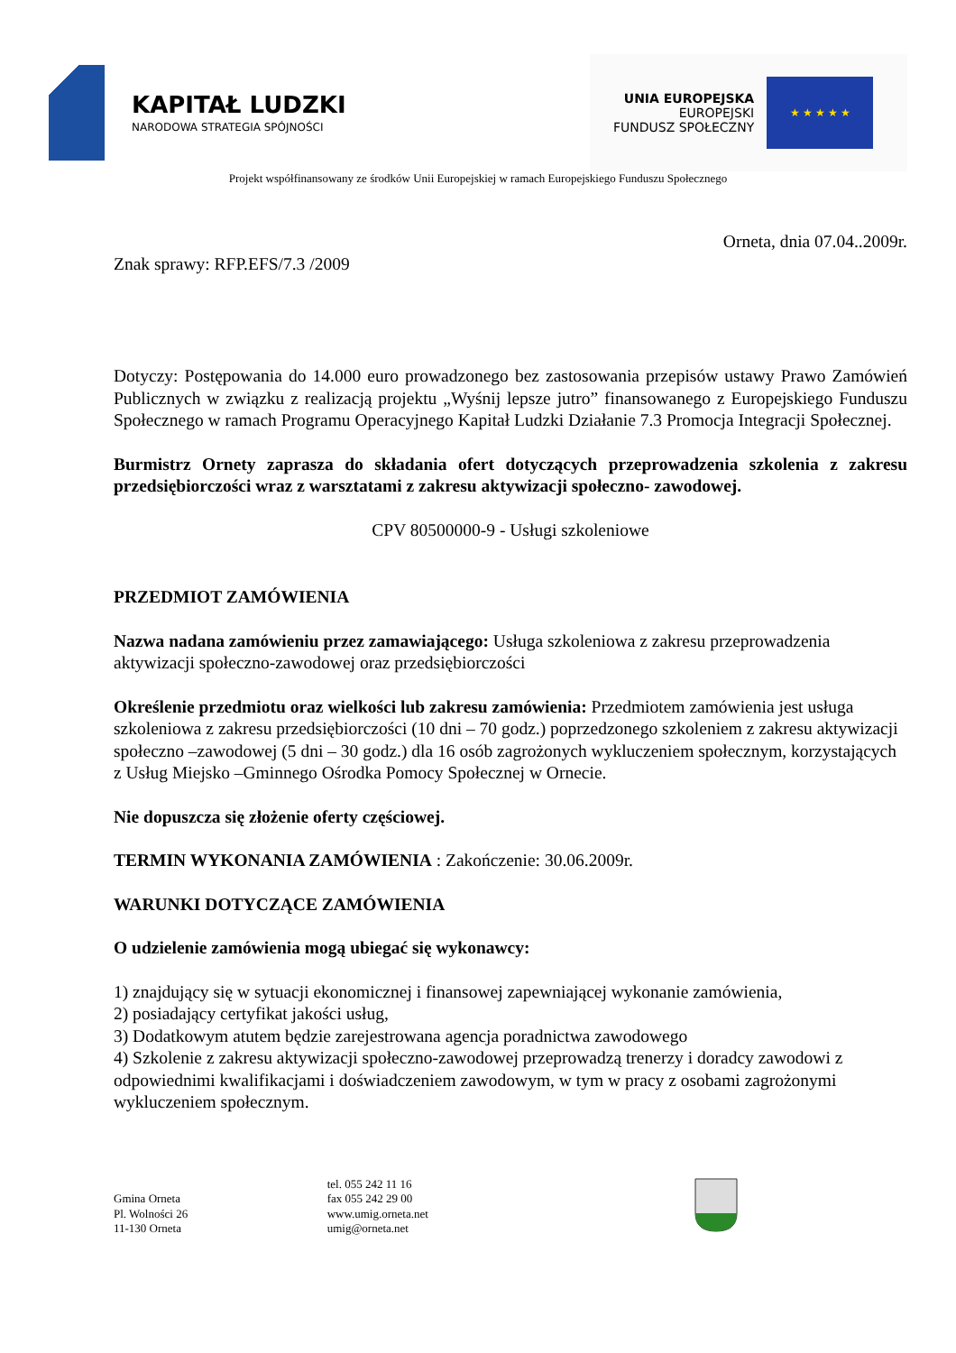KAPITAŁ LUDZKI
NARODOWA STRATEGIA SPÓJNOŚCI
UNIA EUROPEJSKA
EUROPEJSKI
FUNDUSZ SPOŁECZNY
★ ★ ★ ★ ★
Projekt współfinansowany ze środków Unii Europejskiej w ramach Europejskiego Funduszu Społecznego
Orneta, dnia 07.04..2009r.
Znak sprawy: RFP.EFS/7.3 /2009
Dotyczy: Postępowania do 14.000 euro prowadzonego bez zastosowania przepisów ustawy Prawo Zamówień Publicznych w związku z realizacją projektu „Wyśnij lepsze jutro” finansowanego z Europejskiego Funduszu Społecznego w ramach Programu Operacyjnego Kapitał Ludzki Działanie 7.3 Promocja Integracji Społecznej.
Burmistrz Ornety zaprasza do składania ofert dotyczących przeprowadzenia szkolenia z zakresu przedsiębiorczości wraz z warsztatami z zakresu aktywizacji społeczno- zawodowej.
CPV 80500000-9 - Usługi szkoleniowe
PRZEDMIOT ZAMÓWIENIA
Nazwa nadana zamówieniu przez zamawiającego: Usługa szkoleniowa z zakresu przeprowadzenia aktywizacji społeczno-zawodowej oraz przedsiębiorczości
Określenie przedmiotu oraz wielkości lub zakresu zamówienia: Przedmiotem zamówienia jest usługa szkoleniowa z zakresu przedsiębiorczości (10 dni – 70 godz.) poprzedzonego szkoleniem z zakresu aktywizacji społeczno –zawodowej (5 dni – 30 godz.) dla 16 osób zagrożonych wykluczeniem społecznym, korzystających z Usług Miejsko –Gminnego Ośrodka Pomocy Społecznej w Ornecie.
Nie dopuszcza się złożenie oferty częściowej.
TERMIN WYKONANIA ZAMÓWIENIA : Zakończenie: 30.06.2009r.
WARUNKI DOTYCZĄCE ZAMÓWIENIA
O udzielenie zamówienia mogą ubiegać się wykonawcy:
1) znajdujący się w sytuacji ekonomicznej i finansowej zapewniającej wykonanie zamówienia,
2) posiadający certyfikat jakości usług,
3) Dodatkowym atutem będzie zarejestrowana agencja poradnictwa zawodowego
4) Szkolenie z zakresu aktywizacji społeczno-zawodowej przeprowadzą trenerzy i doradcy zawodowi z odpowiednimi kwalifikacjami i doświadczeniem zawodowym, w tym w pracy z osobami zagrożonymi wykluczeniem społecznym.
Gmina Orneta
Pl. Wolności 26
11-130 Orneta
tel. 055 242 11 16
fax 055 242 29 00
www.umig.orneta.net
umig@orneta.net